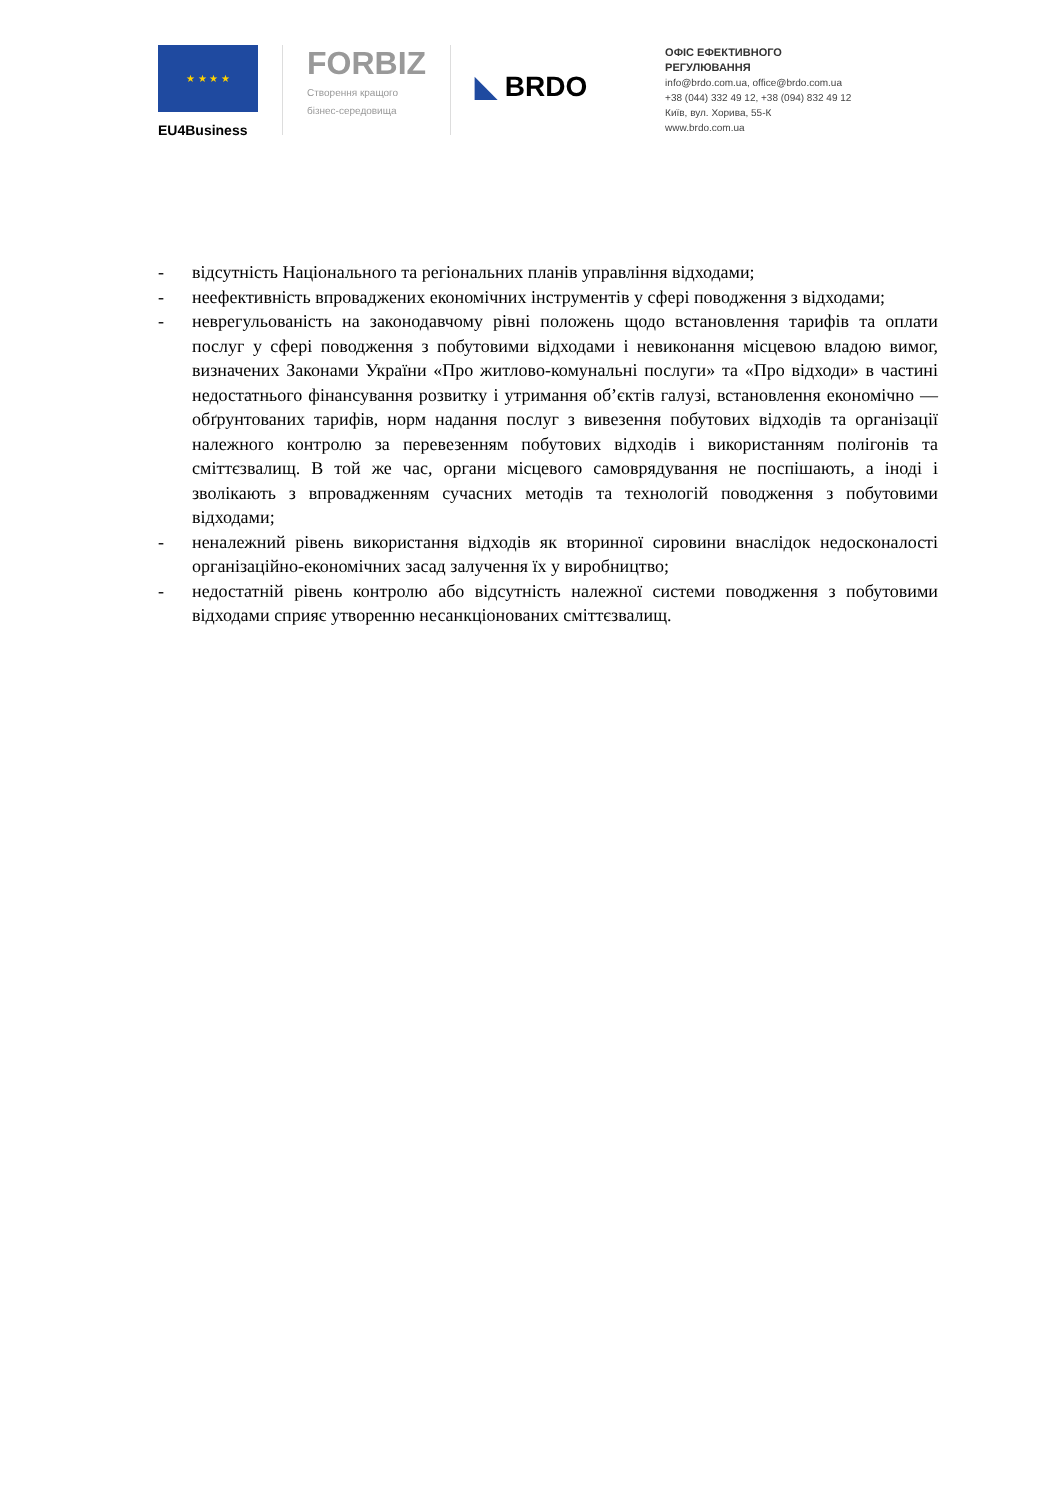★ ★ ★ ★
EU4Business
FORBIZ
Створення кращого
бізнес-середовища
◣ BRDO
ОФІС ЕФЕКТИВНОГО
РЕГУЛЮВАННЯ
info@brdo.com.ua, office@brdo.com.ua
+38 (044) 332 49 12, +38 (094) 832 49 12
Київ, вул. Хорива, 55-К
www.brdo.com.ua
- відсутність Національного та регіональних планів управління відходами;
- неефективність впроваджених економічних інструментів у сфері поводження з відходами;
- неврегульованість на законодавчому рівні положень щодо встановлення тарифів та оплати послуг у сфері поводження з побутовими відходами і невиконання місцевою владою вимог, визначених Законами України «Про житлово-комунальні послуги» та «Про відходи» в частині недостатнього фінансування розвитку і утримання об’єктів галузі, встановлення економічно — обґрунтованих тарифів, норм надання послуг з вивезення побутових відходів та організації належного контролю за перевезенням побутових відходів і використанням полігонів та сміттєзвалищ. В той же час, органи місцевого самоврядування не поспішають, а іноді і зволікають з впровадженням сучасних методів та технологій поводження з побутовими відходами;
- неналежний рівень використання відходів як вторинної сировини внаслідок недосконалості організаційно-економічних засад залучення їх у виробництво;
- недостатній рівень контролю або відсутність належної системи поводження з побутовими відходами сприяє утворенню несанкціонованих сміттєзвалищ.